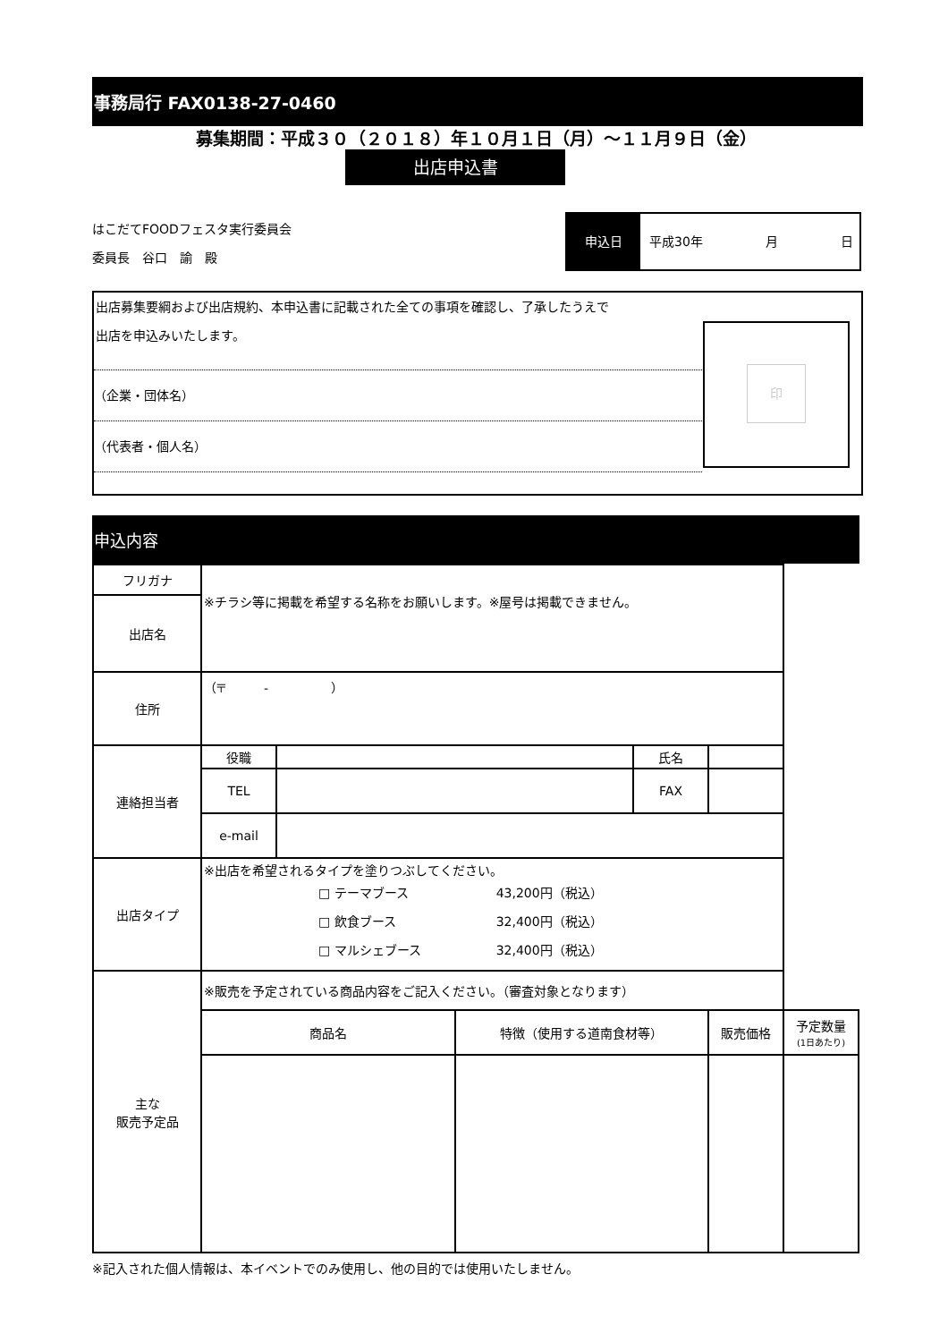事務局行 FAX0138-27-0460
募集期間：平成３０（２０１８）年１０月１日（月）～１１月９日（金）
出店申込書
はこだてFOODフェスタ実行委員会
委員長　谷口　諭　殿
申込日 平成30年　　　　　月　　　　　日
出店募集要綱および出店規約、本申込書に記載された全ての事項を確認し、了承したうえで
出店を申込みいたします。
（企業・団体名）
（代表者・個人名）
印
申込内容
| フリガナ | ※チラシ等に掲載を希望する名称をお願いします。※屋号は掲載できません。 | | | | | |
| 出店名 | | | | | | |
| 住所 | （〒 - ） | | | | | |
| 連絡担当者 | 役職 | | | 氏名 | | |
| | TEL | | | FAX | | |
| | e-mail | | | | | |
| 出店タイプ | ※出店を希望されるタイプを塗りつぶしてください。 □ テーマブース 43,200円（税込） □ 飲食ブース 32,400円（税込） □ マルシェブース 32,400円（税込） | | | | | |
| 主な 販売予定品 | ※販売を予定されている商品内容をご記入ください。（審査対象となります） | | | | | |
| | 商品名 | | 特徴（使用する道南食材等） | | 販売価格 | 予定数量 (1日あたり) |
※記入された個人情報は、本イベントでのみ使用し、他の目的では使用いたしません。